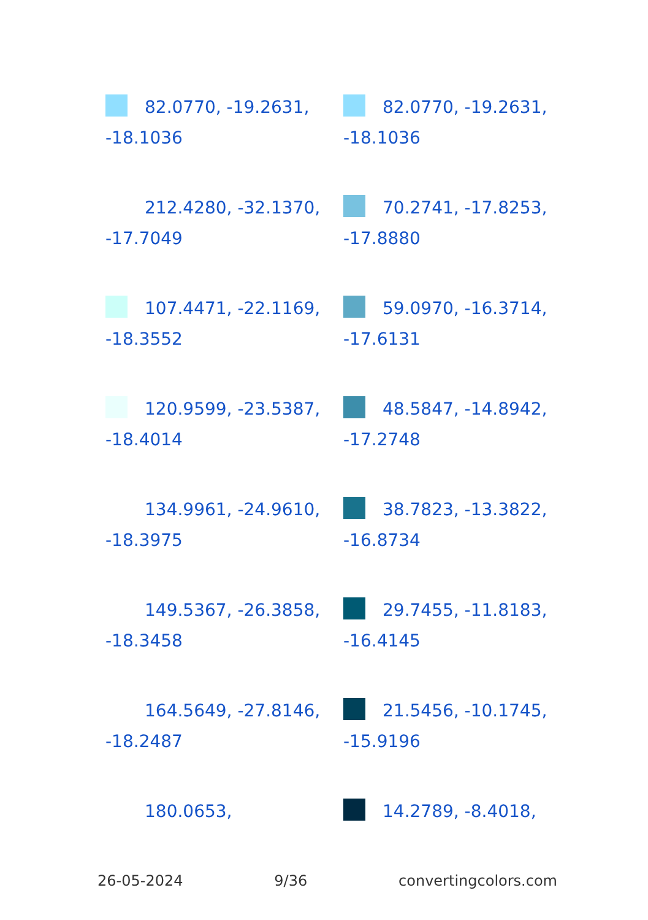82.0770, -19.2631, -18.1036
82.0770, -19.2631, -18.1036
212.4280, -32.1370, -17.7049
70.2741, -17.8253, -17.8880
107.4471, -22.1169, -18.3552
59.0970, -16.3714, -17.6131
120.9599, -23.5387, -18.4014
48.5847, -14.8942, -17.2748
134.9961, -24.9610, -18.3975
38.7823, -13.3822, -16.8734
149.5367, -26.3858, -18.3458
29.7455, -11.8183, -16.4145
164.5649, -27.8146, -18.2487
21.5456, -10.1745, -15.9196
180.0653,
14.2789, -8.4018,
26-05-2024 9/36 convertingcolors.com